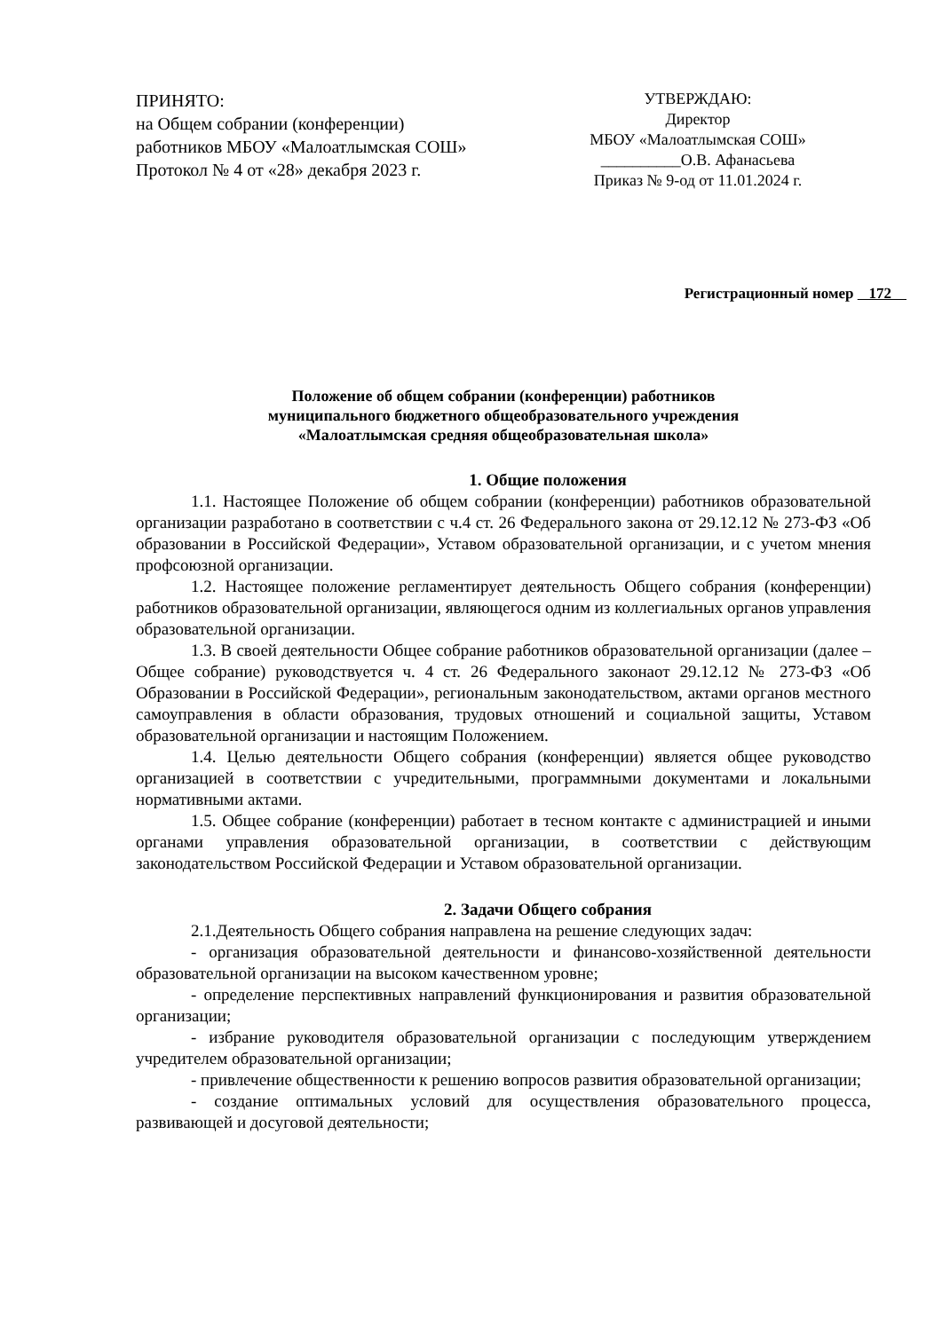ПРИНЯТО:
на Общем собрании (конференции)
работников МБОУ «Малоатлымская СОШ»
Протокол № 4 от «28» декабря 2023 г.
УТВЕРЖДАЮ:
Директор
МБОУ «Малоатлымская СОШ»
__________О.В. Афанасьева
Приказ № 9-од от 11.01.2024 г.
Регистрационный номер 172
Положение об общем собрании (конференции) работников
муниципального бюджетного общеобразовательного учреждения
«Малоатлымская средняя общеобразовательная школа»
1. Общие положения
1.1. Настоящее Положение об общем собрании (конференции) работников образовательной организации разработано в соответствии с ч.4 ст. 26 Федерального закона от 29.12.12 № 273-ФЗ «Об образовании в Российской Федерации», Уставом образовательной организации, и с учетом мнения профсоюзной организации.
1.2. Настоящее положение регламентирует деятельность Общего собрания (конференции) работников образовательной организации, являющегося одним из коллегиальных органов управления образовательной организации.
1.3. В своей деятельности Общее собрание работников образовательной организации (далее – Общее собрание) руководствуется ч. 4 ст. 26 Федерального законаот 29.12.12 № 273-ФЗ «Об Образовании в Российской Федерации», региональным законодательством, актами органов местного самоуправления в области образования, трудовых отношений и социальной защиты, Уставом образовательной организации и настоящим Положением.
1.4. Целью деятельности Общего собрания (конференции) является общее руководство организацией в соответствии с учредительными, программными документами и локальными нормативными актами.
1.5. Общее собрание (конференции) работает в тесном контакте с администрацией и иными органами управления образовательной организации, в соответствии с действующим законодательством Российской Федерации и Уставом образовательной организации.
2. Задачи Общего собрания
2.1.Деятельность Общего собрания направлена на решение следующих задач:
- организация образовательной деятельности и финансово-хозяйственной деятельности образовательной организации на высоком качественном уровне;
- определение перспективных направлений функционирования и развития образовательной организации;
- избрание руководителя образовательной организации с последующим утверждением учредителем образовательной организации;
- привлечение общественности к решению вопросов развития образовательной организации;
- создание оптимальных условий для осуществления образовательного процесса, развивающей и досуговой деятельности;